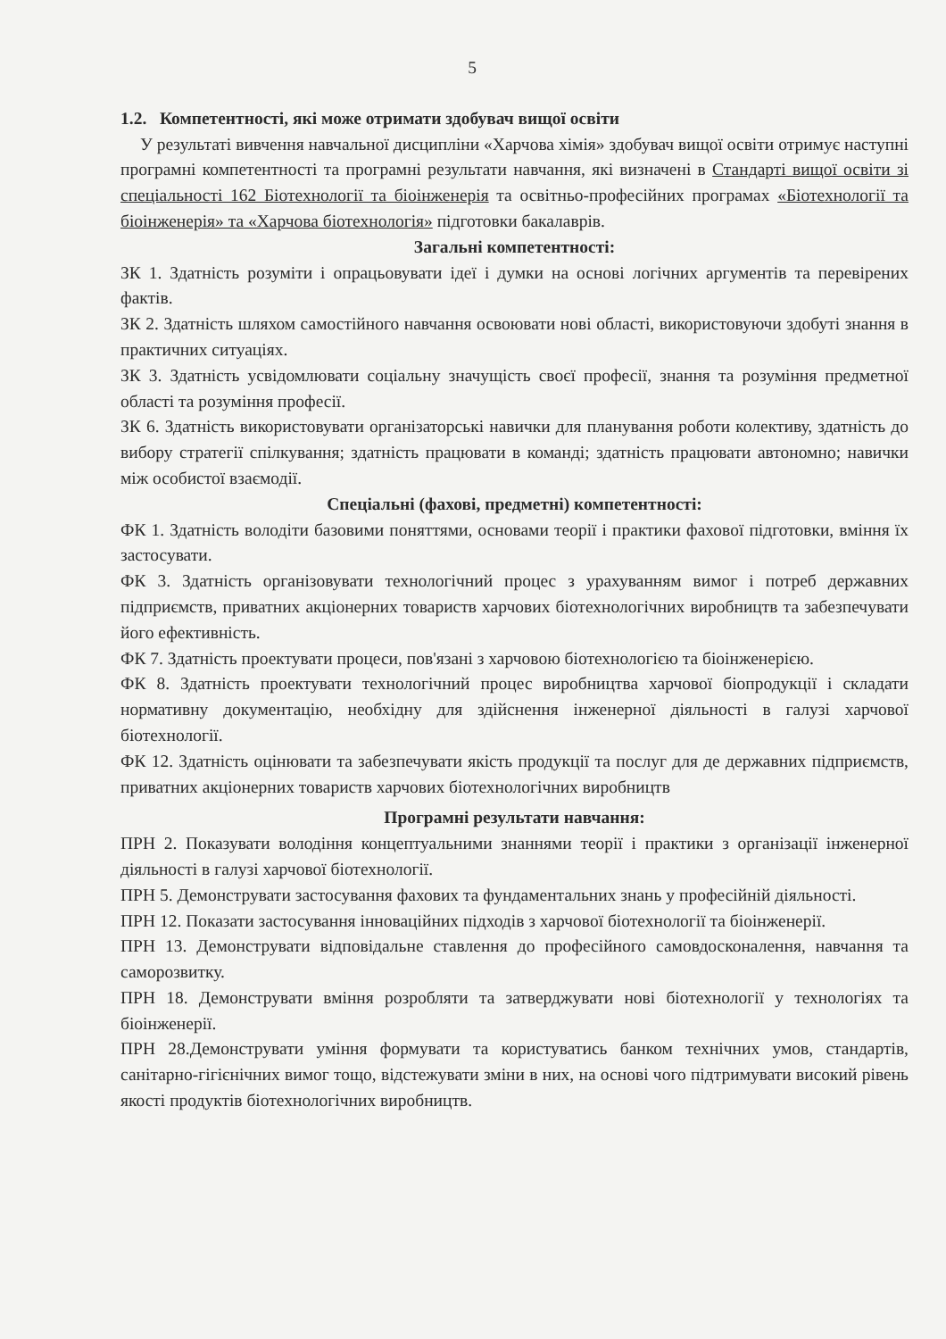5
1.2. Компетентності, які може отримати здобувач вищої освіти
У результаті вивчення навчальної дисципліни «Харчова хімія» здобувач вищої освіти отримує наступні програмні компетентності та програмні результати навчання, які визначені в Стандарті вищої освіти зі спеціальності 162 Біотехнології та біоінженерія та освітньо-професійних програмах «Біотехнології та біоінженерія» та «Харчова біотехнологія» підготовки бакалаврів.
Загальні компетентності:
ЗК 1. Здатність розуміти і опрацьовувати ідеї і думки на основі логічних аргументів та перевірених фактів.
ЗК 2. Здатність шляхом самостійного навчання освоювати нові області, використовуючи здобуті знання в практичних ситуаціях.
ЗК 3. Здатність усвідомлювати соціальну значущість своєї професії, знання та розуміння предметної області та розуміння професії.
ЗК 6. Здатність використовувати організаторські навички для планування роботи колективу, здатність до вибору стратегії спілкування; здатність працювати в команді; здатність працювати автономно; навички між особистої взаємодії.
Спеціальні (фахові, предметні) компетентності:
ФК 1. Здатність володіти базовими поняттями, основами теорії і практики фахової підготовки, вміння їх застосувати.
ФК 3. Здатність організовувати технологічний процес з урахуванням вимог і потреб державних підприємств, приватних акціонерних товариств харчових біотехнологічних виробництв та забезпечувати його ефективність.
ФК 7. Здатність проектувати процеси, пов'язані з харчовою біотехнологією та біоінженерією.
ФК 8. Здатність проектувати технологічний процес виробництва харчової біопродукції і складати нормативну документацію, необхідну для здійснення інженерної діяльності в галузі харчової біотехнології.
ФК 12. Здатність оцінювати та забезпечувати якість продукції та послуг для де державних підприємств, приватних акціонерних товариств харчових біотехнологічних виробництв
Програмні результати навчання:
ПРН 2. Показувати володіння концептуальними знаннями теорії і практики з організації інженерної діяльності в галузі харчової біотехнології.
ПРН 5. Демонструвати застосування фахових та фундаментальних знань у професійній діяльності.
ПРН 12. Показати застосування інноваційних підходів з харчової біотехнології та біоінженерії.
ПРН 13. Демонструвати відповідальне ставлення до професійного самовдосконалення, навчання та саморозвитку.
ПРН 18. Демонструвати вміння розробляти та затверджувати нові біотехнології у технологіях та біоінженерії.
ПРН 28.Демонструвати уміння формувати та користуватись банком технічних умов, стандартів, санітарно-гігієнічних вимог тощо, відстежувати зміни в них, на основі чого підтримувати високий рівень якості продуктів біотехнологічних виробництв.